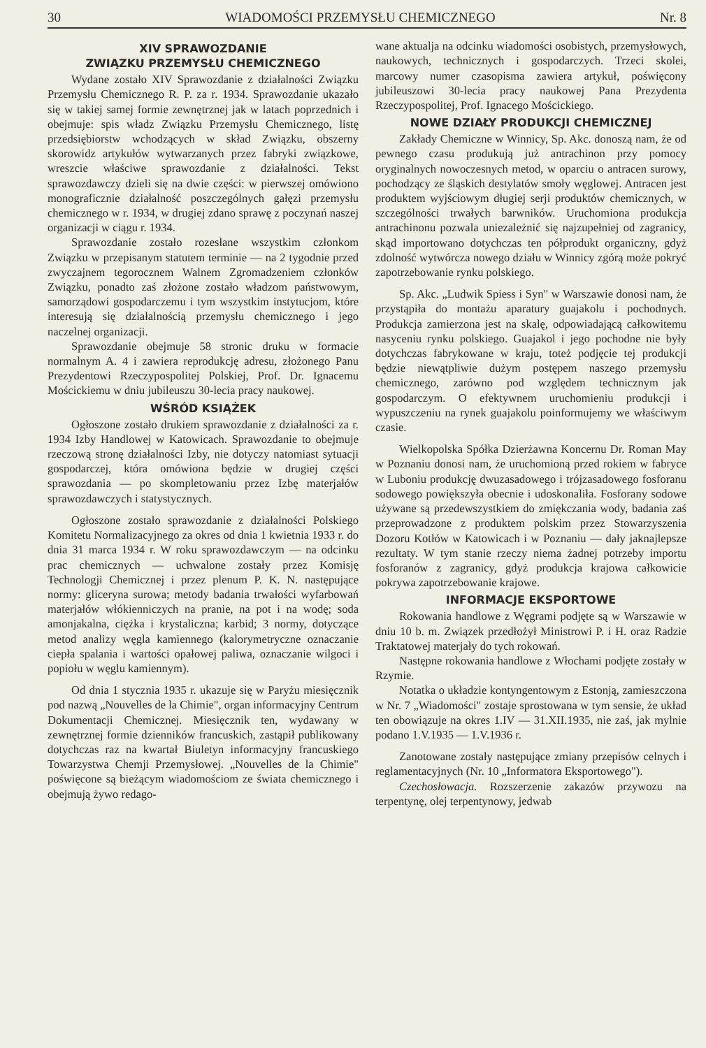30 WIADOMOŚCI PRZEMYSŁU CHEMICZNEGO Nr. 8
XIV SPRAWOZDANIE
ZWIĄZKU PRZEMYSŁU CHEMICZNEGO
Wydane zostało XIV Sprawozdanie z działalności Związku Przemysłu Chemicznego R. P. za r. 1934. Sprawozdanie ukazało się w takiej samej formie zewnętrznej jak w latach poprzednich i obejmuje: spis władz Związku Przemysłu Chemicznego, listę przedsiębiorstw wchodzących w skład Związku, obszerny skorowidz artykułów wytwarzanych przez fabryki związkowe, wreszcie właściwe sprawozdanie z działalności. Tekst sprawozdawczy dzieli się na dwie części: w pierwszej omówiono monograficznie działalność poszczególnych gałęzi przemysłu chemicznego w r. 1934, w drugiej zdano sprawę z poczynań naszej organizacji w ciągu r. 1934.
Sprawozdanie zostało rozesłane wszystkim członkom Związku w przepisanym statutem terminie — na 2 tygodnie przed zwyczajnem tegorocznem Walnem Zgromadzeniem członków Związku, ponadto zaś złożone zostało władzom państwowym, samorządowi gospodarczemu i tym wszystkim instytucjom, które interesują się działalnością przemysłu chemicznego i jego naczelnej organizacji.
Sprawozdanie obejmuje 58 stronic druku w formacie normalnym A. 4 i zawiera reprodukcję adresu, złożonego Panu Prezydentowi Rzeczypospolitej Polskiej, Prof. Dr. Ignacemu Mościckiemu w dniu jubileuszu 30-lecia pracy naukowej.
WŚRÓD KSIĄŻEK
Ogłoszone zostało drukiem sprawozdanie z działalności za r. 1934 Izby Handlowej w Katowicach. Sprawozdanie to obejmuje rzeczową stronę działalności Izby, nie dotyczy natomiast sytuacji gospodarczej, która omówiona będzie w drugiej części sprawozdania — po skompletowaniu przez Izbę materjałów sprawozdawczych i statystycznych.
Ogłoszone zostało sprawozdanie z działalności Polskiego Komitetu Normalizacyjnego za okres od dnia 1 kwietnia 1933 r. do dnia 31 marca 1934 r. W roku sprawozdawczym — na odcinku prac chemicznych — uchwalone zostały przez Komisję Technologji Chemicznej i przez plenum P. K. N. następujące normy: gliceryna surowa; metody badania trwałości wyfarbowań materjałów włókienniczych na pranie, na pot i na wodę; soda amonjakalna, ciężka i krystaliczna; karbid; 3 normy, dotyczące metod analizy węgla kamiennego (kalorymetryczne oznaczanie ciepła spalania i wartości opałowej paliwa, oznaczanie wilgoci i popiołu w węglu kamiennym).
Od dnia 1 stycznia 1935 r. ukazuje się w Paryżu miesięcznik pod nazwą „Nouvelles de la Chimie", organ informacyjny Centrum Dokumentacji Chemicznej. Miesięcznik ten, wydawany w zewnętrznej formie dzienników francuskich, zastąpił publikowany dotychczas raz na kwartał Biuletyn informacyjny francuskiego Towarzystwa Chemji Przemysłowej. „Nouvelles de la Chimie" poświęcone są bieżącym wiadomościom ze świata chemicznego i obejmują żywo redago-
wane aktualja na odcinku wiadomości osobistych, przemysłowych, naukowych, technicznych i gospodarczych. Trzeci skolei, marcowy numer czasopisma zawiera artykuł, poświęcony jubileuszowi 30-lecia pracy naukowej Pana Prezydenta Rzeczypospolitej, Prof. Ignacego Mościckiego.
NOWE DZIAŁY PRODUKCJI CHEMICZNEJ
Zakłady Chemiczne w Winnicy, Sp. Akc. donoszą nam, że od pewnego czasu produkują już antrachinon przy pomocy oryginalnych nowoczesnych metod, w oparciu o antracen surowy, pochodzący ze śląskich destylatów smoły węglowej. Antracen jest produktem wyjściowym długiej serji produktów chemicznych, w szczególności trwałych barwników. Uruchomiona produkcja antrachinonu pozwala uniezależnić się najzupełniej od zagranicy, skąd importowano dotychczas ten półprodukt organiczny, gdyż zdolność wytwórcza nowego działu w Winnicy zgórą może pokryć zapotrzebowanie rynku polskiego.
Sp. Akc. „Ludwik Spiess i Syn" w Warszawie donosi nam, że przystąpiła do montażu aparatury guajakolu i pochodnych. Produkcja zamierzona jest na skalę, odpowiadającą całkowitemu nasyceniu rynku polskiego. Guajakol i jego pochodne nie były dotychczas fabrykowane w kraju, toteż podjęcie tej produkcji będzie niewątpliwie dużym postępem naszego przemysłu chemicznego, zarówno pod względem technicznym jak gospodarczym. O efektywnem uruchomieniu produkcji i wypuszczeniu na rynek guajakolu poinformujemy we właściwym czasie.
Wielkopolska Spółka Dzierżawna Koncernu Dr. Roman May w Poznaniu donosi nam, że uruchomioną przed rokiem w fabryce w Luboniu produkcję dwuzasadowego i trójzasadowego fosforanu sodowego powiększyła obecnie i udoskonaliła. Fosforany sodowe używane są przedewszystkiem do zmiękczania wody, badania zaś przeprowadzone z produktem polskim przez Stowarzyszenia Dozoru Kotłów w Katowicach i w Poznaniu — dały jaknajlepsze rezultaty. W tym stanie rzeczy niema żadnej potrzeby importu fosforanów z zagranicy, gdyż produkcja krajowa całkowicie pokrywa zapotrzebowanie krajowe.
INFORMACJE EKSPORTOWE
Rokowania handlowe z Węgrami podjęte są w Warszawie w dniu 10 b. m. Związek przedłożył Ministrowi P. i H. oraz Radzie Traktatowej materjały do tych rokowań.
Następne rokowania handlowe z Włochami podjęte zostały w Rzymie.
Notatka o układzie kontyngentowym z Estonją, zamieszczona w Nr. 7 „Wiadomości" zostaje sprostowana w tym sensie, że układ ten obowiązuje na okres 1.IV — 31.XII.1935, nie zaś, jak mylnie podano 1.V.1935 — 1.V.1936 r.
Zanotowane zostały następujące zmiany przepisów celnych i reglamentacyjnych (Nr. 10 „Informatora Eksportowego").
Czechosłowacja. Rozszerzenie zakazów przywozu na terpentynę, olej terpentynowy, jedwab